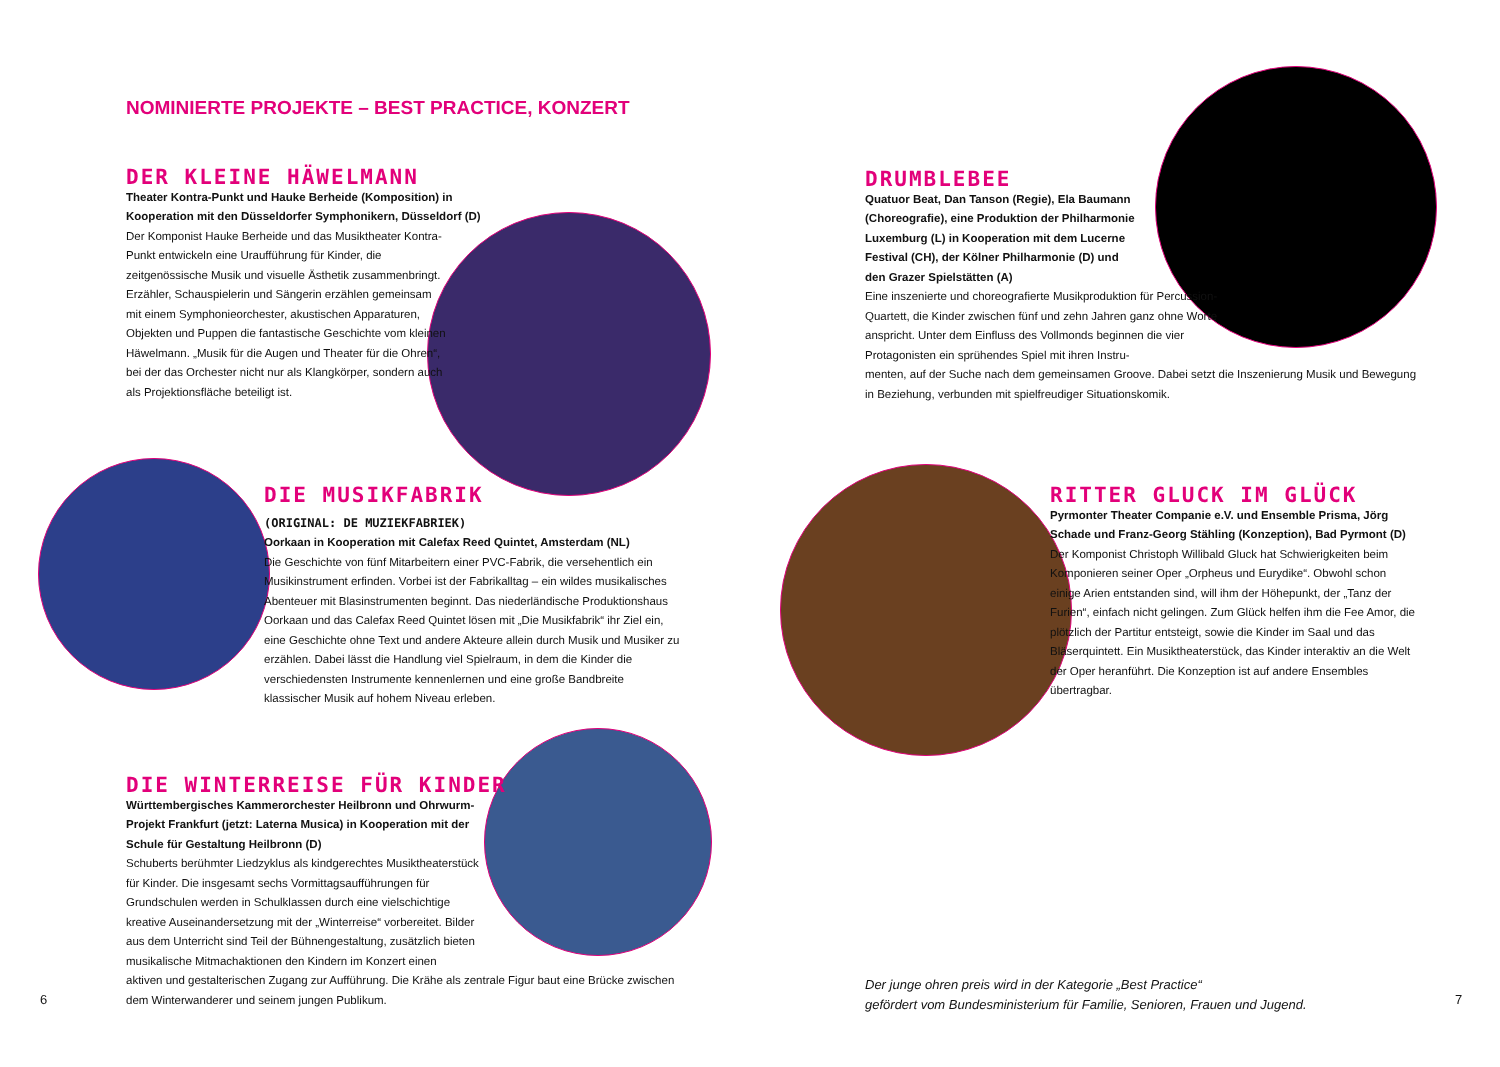NOMINIERTE PROJEKTE – BEST PRACTICE, KONZERT
DER KLEINE HÄWELMANN
Theater Kontra-Punkt und Hauke Berheide (Komposition) in Kooperation mit den Düsseldorfer Symphonikern, Düsseldorf (D)
Der Komponist Hauke Berheide und das Musiktheater Kontra-Punkt entwickeln eine Uraufführung für Kinder, die zeitgenössische Musik und visuelle Ästhetik zusammenbringt. Erzähler, Schauspielerin und Sängerin erzählen gemeinsam mit einem Symphonieorchester, akustischen Apparaturen, Objekten und Puppen die fantastische Geschichte vom kleinen Häwelmann. „Musik für die Augen und Theater für die Ohren“, bei der das Orchester nicht nur als Klangkörper, sondern auch als Projektionsfläche beteiligt ist.
DIE MUSIKFABRIK
(ORIGINAL: DE MUZIEKFABRIEK)
Oorkaan in Kooperation mit Calefax Reed Quintet, Amsterdam (NL)
Die Geschichte von fünf Mitarbeitern einer PVC-Fabrik, die versehentlich ein Musikinstrument erfinden. Vorbei ist der Fabrikalltag – ein wildes musikalisches Abenteuer mit Blasinstrumenten beginnt. Das niederländische Produktionshaus Oorkaan und das Calefax Reed Quintet lösen mit „Die Musikfabrik“ ihr Ziel ein, eine Geschichte ohne Text und andere Akteure allein durch Musik und Musiker zu erzählen. Dabei lässt die Handlung viel Spielraum, in dem die Kinder die verschiedensten Instrumente kennenlernen und eine große Bandbreite klassischer Musik auf hohem Niveau erleben.
DIE WINTERREISE FÜR KINDER
Württembergisches Kammerorchester Heilbronn und Ohrwurm-Projekt Frankfurt (jetzt: Laterna Musica) in Kooperation mit der Schule für Gestaltung Heilbronn (D)
Schuberts berühmter Liedzyklus als kindgerechtes Musiktheaterstück für Kinder. Die insgesamt sechs Vormittagsaufführungen für Grundschulen werden in Schulklassen durch eine vielschichtige kreative Auseinandersetzung mit der „Winterreise“ vorbereitet. Bilder aus dem Unterricht sind Teil der Bühnengestaltung, zusätzlich bieten musikalische Mitmachaktionen den Kindern im Konzert einen
aktiven und gestalterischen Zugang zur Aufführung. Die Krähe als zentrale Figur baut eine Brücke zwischen dem Winterwanderer und seinem jungen Publikum.
6
DRUMBLEBEE
Quatuor Beat, Dan Tanson (Regie), Ela Baumann (Choreografie), eine Produktion der Philharmonie Luxemburg (L) in Kooperation mit dem Lucerne Festival (CH), der Kölner Philharmonie (D) und den Grazer Spielstätten (A)
Eine inszenierte und choreografierte Musikproduktion für Percussion-Quartett, die Kinder zwischen fünf und zehn Jahren ganz ohne Worte anspricht. Unter dem Einfluss des Vollmonds beginnen die vier Protagonisten ein sprühendes Spiel mit ihren Instru-
menten, auf der Suche nach dem gemeinsamen Groove. Dabei setzt die Inszenierung Musik und Bewegung in Beziehung, verbunden mit spielfreudiger Situationskomik.
RITTER GLUCK IM GLÜCK
Pyrmonter Theater Companie e.V. und Ensemble Prisma, Jörg Schade und Franz-Georg Stähling (Konzeption), Bad Pyrmont (D)
Der Komponist Christoph Willibald Gluck hat Schwierigkeiten beim Komponieren seiner Oper „Orpheus und Eurydike“. Obwohl schon einige Arien entstanden sind, will ihm der Höhepunkt, der „Tanz der Furien“, einfach nicht gelingen. Zum Glück helfen ihm die Fee Amor, die plötzlich der Partitur entsteigt, sowie die Kinder im Saal und das Bläserquintett. Ein Musiktheaterstück, das Kinder interaktiv an die Welt der Oper heranführt. Die Konzeption ist auf andere Ensembles übertragbar.
Der junge ohren preis wird in der Kategorie „Best Practice“
gefördert vom Bundesministerium für Familie, Senioren, Frauen und Jugend.
7